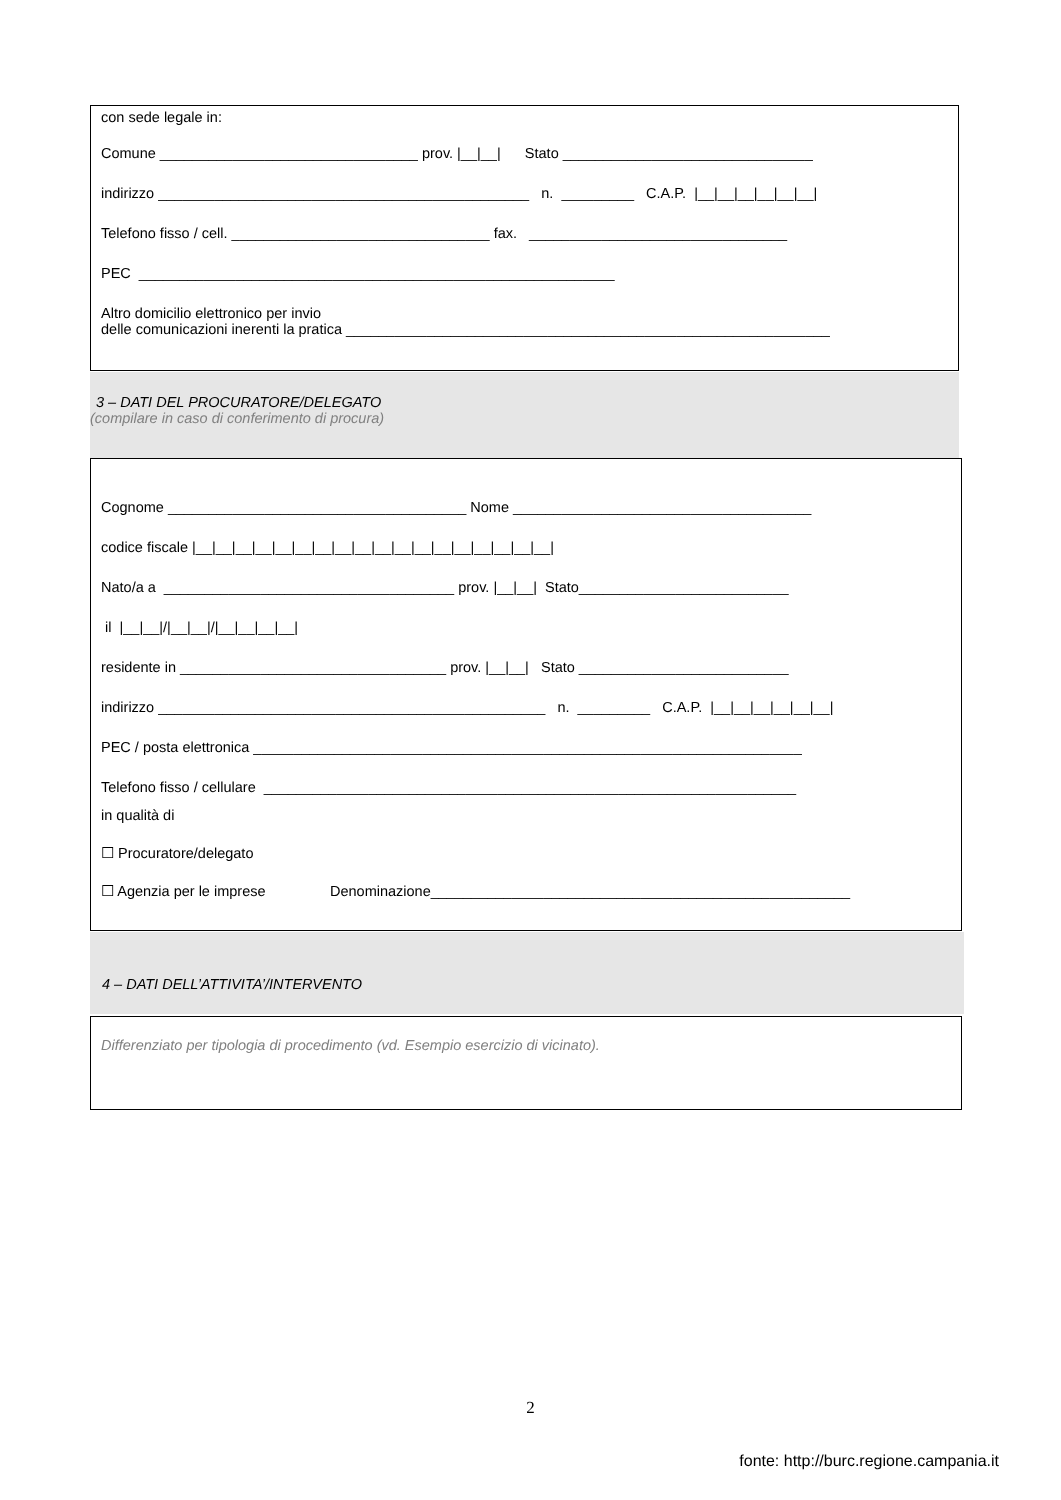con sede legale in:
Comune ________________________________ prov. |__|__| Stato _______________________________
indirizzo ______________________________________________ n. _________ C.A.P. |__|__|__|__|__|__|
Telefono fisso / cell. ________________________________ fax. ________________________________
PEC ___________________________________________________________
Altro domicilio elettronico per invio
delle comunicazioni inerenti la pratica ____________________________________________________________
3 – DATI DEL PROCURATORE/DELEGATO
(compilare in caso di conferimento di procura)
Cognome _____________________________________ Nome _____________________________________
codice fiscale |__|__|__|__|__|__|__|__|__|__|__|__|__|__|__|__|__|__|
Nato/a a ____________________________________ prov. |__|__| Stato__________________________
il |__|__|/|__|__|/|__|__|__|__|
residente in _________________________________ prov. |__|__| Stato __________________________
indirizzo ________________________________________________ n. _________ C.A.P. |__|__|__|__|__|__|
PEC / posta elettronica ____________________________________________________________________
Telefono fisso / cellulare __________________________________________________________________
in qualità di
☐ Procuratore/delegato
☐ Agenzia per le imprese Denominazione____________________________________________________
4 – DATI DELL’ATTIVITA’/INTERVENTO
Differenziato per tipologia di procedimento (vd. Esempio esercizio di vicinato).
2
fonte: http://burc.regione.campania.it